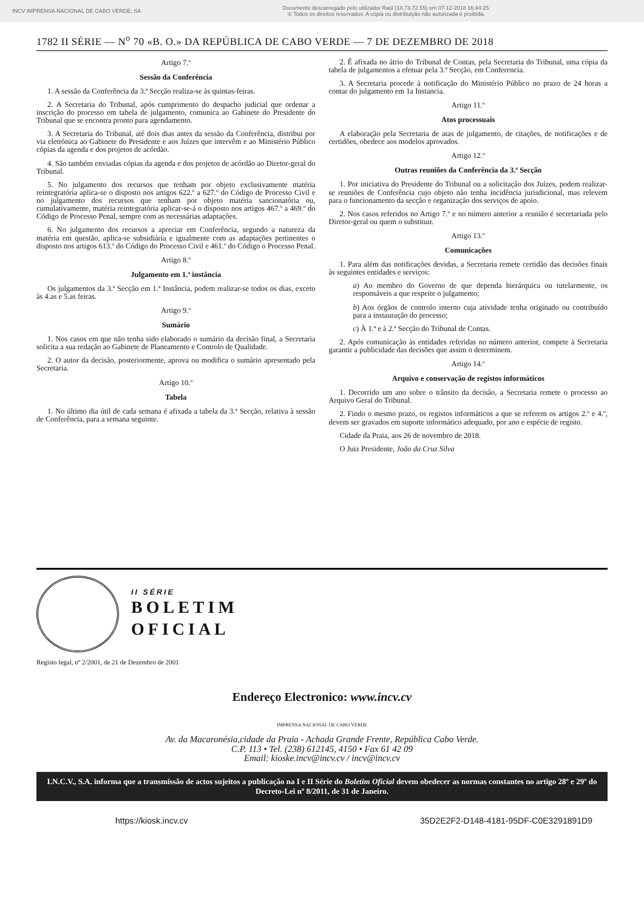INCV IMPRENSA NACIONAL DE CABO VERDE, SA Documento descarregado pelo utilizador Raúl (10.73.72.55) em 07-12-2018 16:44:25.
© Todos os direitos reservados. A cópia ou distribuição não autorizada é proibida.
1782 II SÉRIE — N<sup>o</sup> 70 «B. O.» DA REPÚBLICA DE CABO VERDE — 7 DE DEZEMBRO DE 2018
Artigo 7.º
Sessão da Conferência
1. A sessão da Conferência da 3.ª Secção realiza-se às quintas-feiras.
2. A Secretaria do Tribunal, após cumprimento do despacho judicial que ordenar a inscrição do processo em tabela de julgamento, comunica ao Gabinete do Presidente do Tribunal que se encontra pronto para agendamento.
3. A Secretaria do Tribunal, até dois dias antes da sessão da Conferência, distribui por via eletrónica ao Gabinete do Presidente e aos Juízes que intervêm e ao Ministério Público cópias da agenda e dos projetos de acórdão.
4. São também enviadas cópias da agenda e dos projetos de acórdão ao Diretor-geral do Tribunal.
5. No julgamento dos recursos que tenham por objeto exclusivamente matéria reintegratória aplica-se o disposto nos artigos 622.º a 627.º do Código de Processo Civil e no julgamento dos recursos que tenham por objeto matéria sancionatória ou, cumulativamente, matéria reintegratória aplicar-se-á o disposto nos artigos 467.º a 469.º do Código de Processo Penal, sempre com as necessárias adaptações.
6. No julgamento dos recursos a apreciar em Conferência, segundo a natureza da matéria em questão, aplica-se subsidiária e igualmente com as adaptações pertinentes o disposto nos artigos 613.º do Código do Processo Civil e 461.º do Código o Processo Penal.
Artigo 8.º
Julgamento em 1.ª instância
Os julgamentos da 3.ª Secção em 1.ª Instância, podem realizar-se todos os dias, exceto às 4.as e 5.as feiras.
Artigo 9.º
Sumário
1. Nos casos em que não tenha sido elaborado o sumário da decisão final, a Secretaria solicita a sua redação ao Gabinete de Planeamento e Controlo de Qualidade.
2. O autor da decisão, posteriormente, aprova ou modifica o sumário apresentado pela Secretaria.
Artigo 10.º
Tabela
1. No último dia útil de cada semana é afixada a tabela da 3.ª Secção, relativa à sessão de Conferência, para a semana seguinte.
2. É afixada no átrio do Tribunal de Contas, pela Secretaria do Tribunal, uma cópia da tabela de julgamentos a efetuar pela 3.ª Secção, em Conferencia.
3. A Secretaria procede à notificação do Ministério Público no prazo de 24 horas a contar do julgamento em 1a Instancia.
Artigo 11.º
Atos processuais
A elaboração pela Secretaria de atas de julgamento, de citações, de notificações e de certidões, obedece aos modelos aprovados.
Artigo 12.º
Outras reuniões da Conferência da 3.ª Secção
1. Por iniciativa do Presidente do Tribunal ou a solicitação dos Juízes, podem realizar-se reuniões de Conferência cujo objeto não tenha incidência jurisdicional, mas relevem para o funcionamento da secção e organização dos serviços de apoio.
2. Nos casos referidos no Artigo 7.º e no número anterior a reunião é secretariada pelo Diretor-geral ou quem o substituir.
Artigo 13.º
Comunicações
1. Para além das notificações devidas, a Secretaria remete certidão das decisões finais às seguintes entidades e serviços:
a) Ao membro do Governo de que dependa hierárquica ou tutelarmente, os responsáveis a que respeite o julgamento;
b) Aos órgãos de controlo interno cuja atividade tenha originado ou contribuído para a instauração do processo;
c) À 1.ª e à 2.ª Secção do Tribunal de Contas.
2. Após comunicação às entidades referidas no número anterior, compete à Secretaria garantir a publicidade das decisões que assim o determinem.
Artigo 14.º
Arquivo e conservação de registos informáticos
1. Decorrido um ano sobre o trânsito da decisão, a Secretaria remete o processo ao Arquivo Geral do Tribunal.
2. Findo o mesmo prazo, os registos informáticos a que se referem os artigos 2.º e 4.º, devem ser gravados em suporte informático adequado, por ano e espécie de registo.
Cidade da Praia, aos 26 de novembro de 2018.
O Juiz Presidente, João da Cruz Silva
II SÉRIE
BOLETIM
OFICIAL
Registo legal, nº 2/2001, de 21 de Dezembro de 2001
Endereço Electronico: www.incv.cv
IMPRENSA NACIONAL DE CABO VERDE
Av. da Macaronésia,cidade da Praia - Achada Grande Frente, República Cabo Verde.
C.P. 113 • Tel. (238) 612145, 4150 • Fax 61 42 09
Email: kioske.incv@incv.cv / incv@incv.cv
I.N.C.V., S.A. informa que a transmissão de actos sujeitos a publicação na I e II Série do Boletim Oficial devem obedecer as normas constantes no artigo 28º e 29º do Decreto-Lei nº 8/2011, de 31 de Janeiro.
https://kiosk.incv.cv 35D2E2F2-D148-4181-95DF-C0E3291891D9